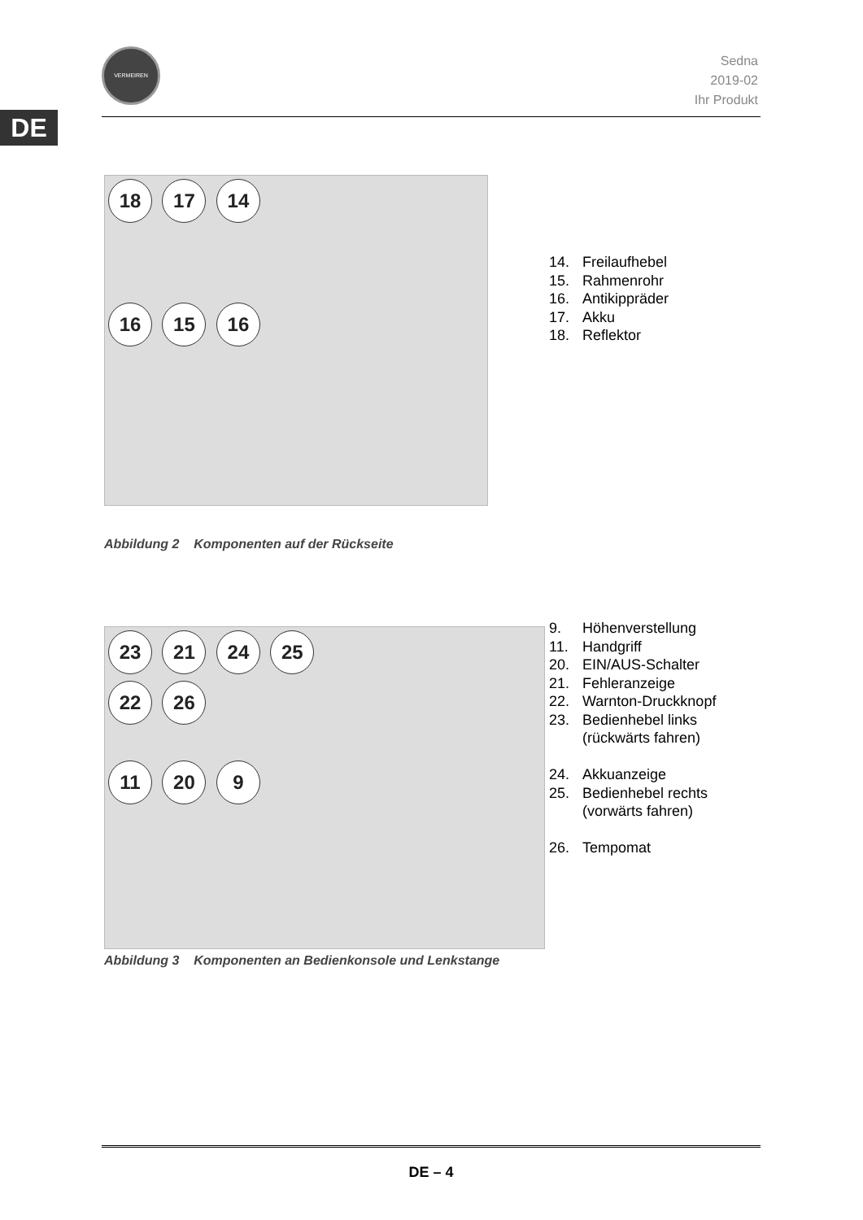VERMEIREN
Sedna
2019-02
Ihr Produkt
DE
18 17 14
16 15 16
14. Freilaufhebel
15. Rahmenrohr
16. Antikippräder
17. Akku
18. Reflektor
Abbildung 2 Komponenten auf der Rückseite
23 21 24 25
22 26
11 20 9
9. Höhenverstellung
11. Handgriff
20. EIN/AUS-Schalter
21. Fehleranzeige
22. Warnton-Druckknopf
23. Bedienhebel links
(rückwärts fahren)
24. Akkuanzeige
25. Bedienhebel rechts
(vorwärts fahren)
26. Tempomat
Abbildung 3 Komponenten an Bedienkonsole und Lenkstange
DE – 4